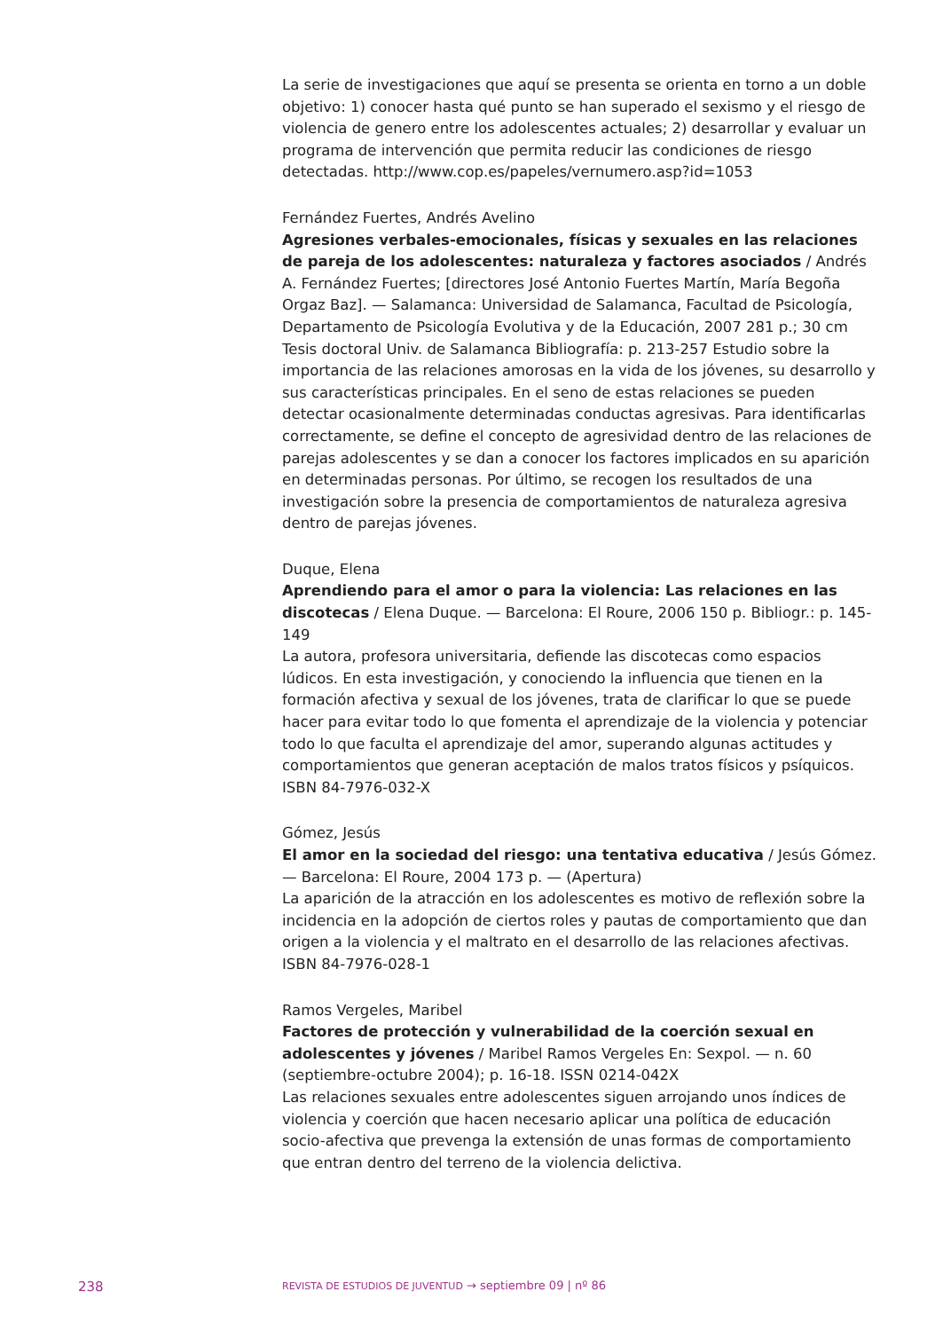La serie de investigaciones que aquí se presenta se orienta en torno a un doble objetivo: 1) conocer hasta qué punto se han superado el sexismo y el riesgo de violencia de genero entre los adolescentes actuales; 2) desarrollar y evaluar un programa de intervención que permita reducir las condiciones de riesgo detectadas. http://www.cop.es/papeles/vernumero.asp?id=1053
Fernández Fuertes, Andrés Avelino
Agresiones verbales-emocionales, físicas y sexuales en las relaciones de pareja de los adolescentes: naturaleza y factores asociados / Andrés A. Fernández Fuertes; [directores José Antonio Fuertes Martín, María Begoña Orgaz Baz]. — Salamanca: Universidad de Salamanca, Facultad de Psicología, Departamento de Psicología Evolutiva y de la Educación, 2007 281 p.; 30 cm
Tesis doctoral Univ. de Salamanca Bibliografía: p. 213-257 Estudio sobre la importancia de las relaciones amorosas en la vida de los jóvenes, su desarrollo y sus características principales. En el seno de estas relaciones se pueden detectar ocasionalmente determinadas conductas agresivas. Para identificarlas correctamente, se define el concepto de agresividad dentro de las relaciones de parejas adolescentes y se dan a conocer los factores implicados en su aparición en determinadas personas. Por último, se recogen los resultados de una investigación sobre la presencia de comportamientos de naturaleza agresiva dentro de parejas jóvenes.
Duque, Elena
Aprendiendo para el amor o para la violencia: Las relaciones en las discotecas / Elena Duque. — Barcelona: El Roure, 2006 150 p. Bibliogr.: p. 145-149
La autora, profesora universitaria, defiende las discotecas como espacios lúdicos. En esta investigación, y conociendo la influencia que tienen en la formación afectiva y sexual de los jóvenes, trata de clarificar lo que se puede hacer para evitar todo lo que fomenta el aprendizaje de la violencia y potenciar todo lo que faculta el aprendizaje del amor, superando algunas actitudes y comportamientos que generan aceptación de malos tratos físicos y psíquicos. ISBN 84-7976-032-X
Gómez, Jesús
El amor en la sociedad del riesgo: una tentativa educativa / Jesús Gómez. — Barcelona: El Roure, 2004 173 p. — (Apertura)
La aparición de la atracción en los adolescentes es motivo de reflexión sobre la incidencia en la adopción de ciertos roles y pautas de comportamiento que dan origen a la violencia y el maltrato en el desarrollo de las relaciones afectivas. ISBN 84-7976-028-1
Ramos Vergeles, Maribel
Factores de protección y vulnerabilidad de la coerción sexual en adolescentes y jóvenes / Maribel Ramos Vergeles En: Sexpol. — n. 60 (septiembre-octubre 2004); p. 16-18. ISSN 0214-042X
Las relaciones sexuales entre adolescentes siguen arrojando unos índices de violencia y coerción que hacen necesario aplicar una política de educación socio-afectiva que prevenga la extensión de unas formas de comportamiento que entran dentro del terreno de la violencia delictiva.
238 REVISTA DE ESTUDIOS DE JUVENTUD → septiembre 09 | nº 86